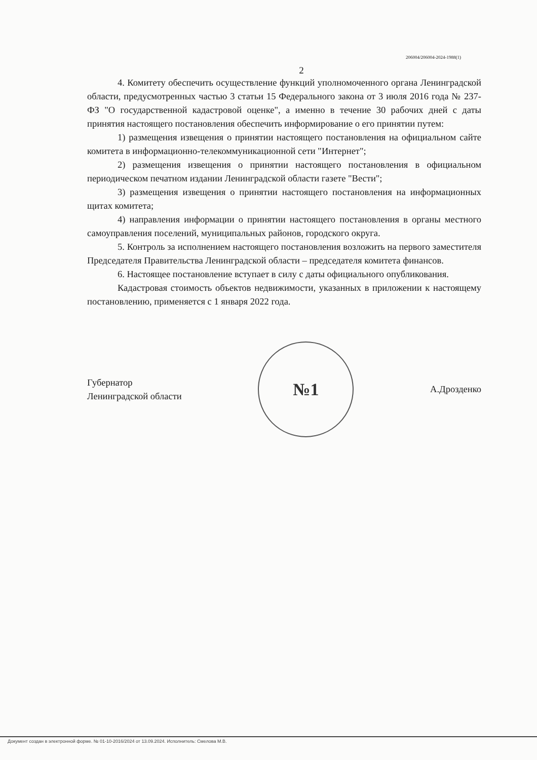206004/206004-2024-1988(1)
2
4. Комитету обеспечить осуществление функций уполномоченного органа Ленинградской области, предусмотренных частью 3 статьи 15 Федерального закона от 3 июля 2016 года № 237-ФЗ "О государственной кадастровой оценке", а именно в течение 30 рабочих дней с даты принятия настоящего постановления обеспечить информирование о его принятии путем:
1) размещения извещения о принятии настоящего постановления на официальном сайте комитета в информационно-телекоммуникационной сети "Интернет";
2) размещения извещения о принятии настоящего постановления в официальном периодическом печатном издании Ленинградской области газете "Вести";
3) размещения извещения о принятии настоящего постановления на информационных щитах комитета;
4) направления информации о принятии настоящего постановления в органы местного самоуправления поселений, муниципальных районов, городского округа.
5. Контроль за исполнением настоящего постановления возложить на первого заместителя Председателя Правительства Ленинградской области – председателя комитета финансов.
6. Настоящее постановление вступает в силу с даты официального опубликования.
Кадастровая стоимость объектов недвижимости, указанных в приложении к настоящему постановлению, применяется с 1 января 2022 года.
Губернатор
Ленинградской области
№1
А.Дрозденко
Документ создан в электронной форме. № 01-10-2016/2024 от 13.09.2024. Исполнитель: Смелова М.В.